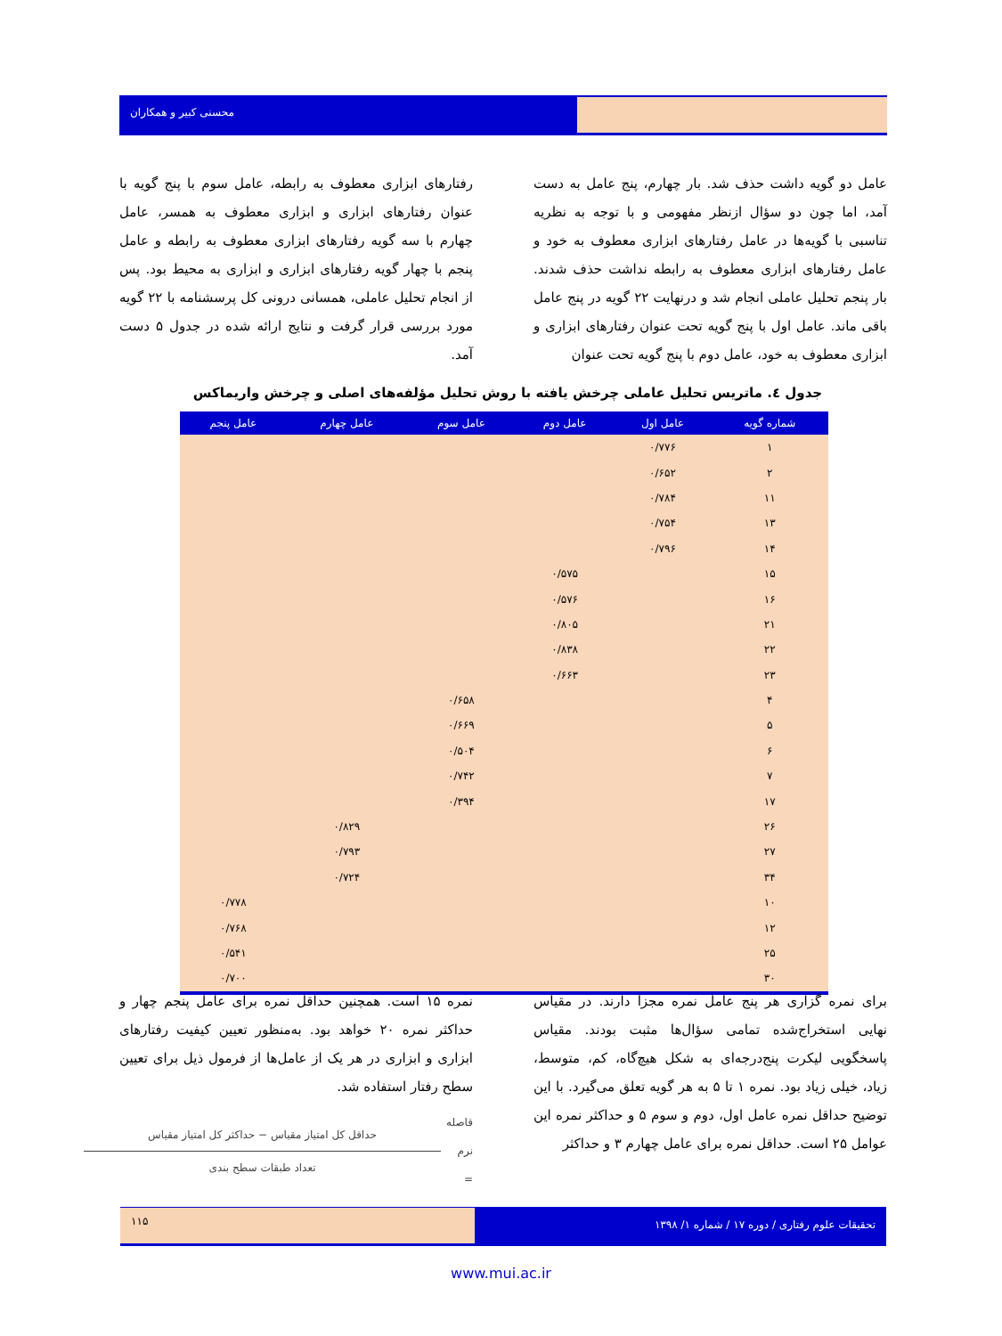محسنی کبیر و همکاران
عامل دو گویه داشت حذف شد. بار چهارم، پنج عامل به دست آمد، اما چون دو سؤال ازنظر مفهومی و با توجه به نظریه تناسبی با گویه‌ها در عامل رفتارهای ابزاری معطوف به خود و عامل رفتارهای ابزاری معطوف به رابطه نداشت حذف شدند. بار پنجم تحلیل عاملی انجام شد و درنهایت ۲۲ گویه در پنج عامل باقی ماند. عامل اول با پنج گویه تحت عنوان رفتارهای ابزاری و ابزاری معطوف به خود، عامل دوم با پنج گویه تحت عنوان
رفتارهای ابزاری معطوف به رابطه، عامل سوم با پنج گویه با عنوان رفتارهای ابزاری و ابزاری معطوف به همسر، عامل چهارم با سه گویه رفتارهای ابزاری معطوف به رابطه و عامل پنجم با چهار گویه رفتارهای ابزاری و ابزاری به محیط بود. پس از انجام تحلیل عاملی، همسانی درونی کل پرسشنامه با ۲۲ گویه مورد بررسی قرار گرفت و نتایج ارائه شده در جدول ۵ دست آمد.
جدول ٤. ماتریس تحلیل عاملی چرخش یافته با روش تحلیل مؤلفه‌های اصلی و چرخش واریماکس
| شماره گویه | عامل اول | عامل دوم | عامل سوم | عامل چهارم | عامل پنجم |
| --- | --- | --- | --- | --- | --- |
| ۱ | ۰/۷۷۶ | | | | |
| ۲ | ۰/۶۵۲ | | | | |
| ۱۱ | ۰/۷۸۴ | | | | |
| ۱۳ | ۰/۷۵۴ | | | | |
| ۱۴ | ۰/۷۹۶ | | | | |
| ۱۵ | | ۰/۵۷۵ | | | |
| ۱۶ | | ۰/۵۷۶ | | | |
| ۲۱ | | ۰/۸۰۵ | | | |
| ۲۲ | | ۰/۸۳۸ | | | |
| ۲۳ | | ۰/۶۶۳ | | | |
| ۴ | | | ۰/۶۵۸ | | |
| ۵ | | | ۰/۶۶۹ | | |
| ۶ | | | ۰/۵۰۴ | | |
| ۷ | | | ۰/۷۴۲ | | |
| ۱۷ | | | ۰/۳۹۴ | | |
| ۲۶ | | | | ۰/۸۲۹ | |
| ۲۷ | | | | ۰/۷۹۳ | |
| ۳۴ | | | | ۰/۷۲۴ | |
| ۱۰ | | | | | ۰/۷۷۸ |
| ۱۲ | | | | | ۰/۷۶۸ |
| ۲۵ | | | | | ۰/۵۴۱ |
| ۳۰ | | | | | ۰/۷۰۰ |
برای نمره گزاری هر پنج عامل نمره مجزا دارند. در مقیاس نهایی استخراج‌شده تمامی سؤال‌ها مثبت بودند. مقیاس پاسخگویی لیکرت پنج‌درجه‌ای به شکل هیچ‌گاه، کم، متوسط، زیاد، خیلی زیاد بود. نمره ۱ تا ۵ به هر گویه تعلق می‌گیرد. با این توضیح حداقل نمره عامل اول، دوم و سوم ۵ و حداکثر نمره این عوامل ۲۵ است. حداقل نمره برای عامل چهارم ۳ و حداکثر
نمره ۱۵ است. همچنین حداقل نمره برای عامل پنجم چهار و حداکثر نمره ۲۰ خواهد بود. به‌منظور تعیین کیفیت رفتارهای ابزاری و ابزاری در هر یک از عامل‌ها از فرمول ذیل برای تعیین سطح رفتار استفاده شد.
قاصله نرم =
حداقل کل امتیاز مقیاس − حداکثر کل امتیاز مقیاس
تعداد طبقات سطح بندی
تحقیقات علوم رفتاری / دوره ۱۷ / شماره ۱/ ۱۳۹۸
۱۱۵
www.mui.ac.ir